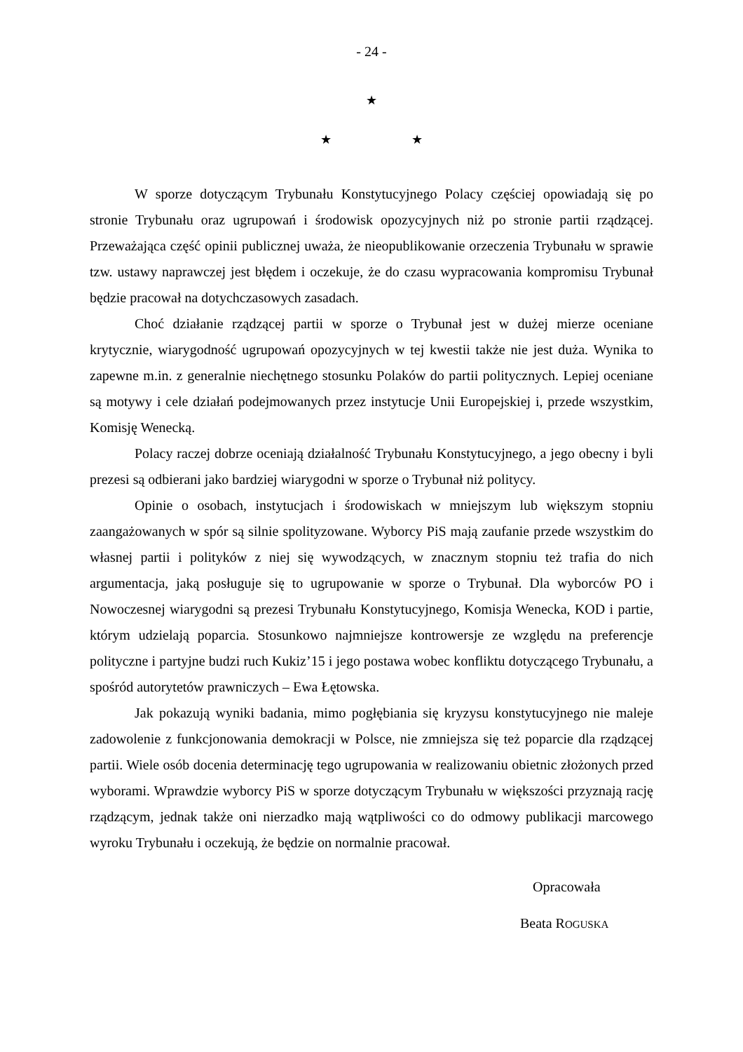- 24 -
★
★ ★
W sporze dotyczącym Trybunału Konstytucyjnego Polacy częściej opowiadają się po stronie Trybunału oraz ugrupowań i środowisk opozycyjnych niż po stronie partii rządzącej. Przeważająca część opinii publicznej uważa, że nieopublikowanie orzeczenia Trybunału w sprawie tzw. ustawy naprawczej jest błędem i oczekuje, że do czasu wypracowania kompromisu Trybunał będzie pracował na dotychczasowych zasadach.
Choć działanie rządzącej partii w sporze o Trybunał jest w dużej mierze oceniane krytycznie, wiarygodność ugrupowań opozycyjnych w tej kwestii także nie jest duża. Wynika to zapewne m.in. z generalnie niechętnego stosunku Polaków do partii politycznych. Lepiej oceniane są motywy i cele działań podejmowanych przez instytucje Unii Europejskiej i, przede wszystkim, Komisję Wenecką.
Polacy raczej dobrze oceniają działalność Trybunału Konstytucyjnego, a jego obecny i byli prezesi są odbierani jako bardziej wiarygodni w sporze o Trybunał niż politycy.
Opinie o osobach, instytucjach i środowiskach w mniejszym lub większym stopniu zaangażowanych w spór są silnie spolityzowane. Wyborcy PiS mają zaufanie przede wszystkim do własnej partii i polityków z niej się wywodzących, w znacznym stopniu też trafia do nich argumentacja, jaką posługuje się to ugrupowanie w sporze o Trybunał. Dla wyborców PO i Nowoczesnej wiarygodni są prezesi Trybunału Konstytucyjnego, Komisja Wenecka, KOD i partie, którym udzielają poparcia. Stosunkowo najmniejsze kontrowersje ze względu na preferencje polityczne i partyjne budzi ruch Kukiz’15 i jego postawa wobec konfliktu dotyczącego Trybunału, a spośród autorytetów prawniczych – Ewa Łętowska.
Jak pokazują wyniki badania, mimo pogłębiania się kryzysu konstytucyjnego nie maleje zadowolenie z funkcjonowania demokracji w Polsce, nie zmniejsza się też poparcie dla rządzącej partii. Wiele osób docenia determinację tego ugrupowania w realizowaniu obietnic złożonych przed wyborami. Wprawdzie wyborcy PiS w sporze dotyczącym Trybunału w większości przyznają rację rządzącym, jednak także oni nierzadko mają wątpliwości co do odmowy publikacji marcowego wyroku Trybunału i oczekują, że będzie on normalnie pracował.
Opracowała
Beata ROGUSKA